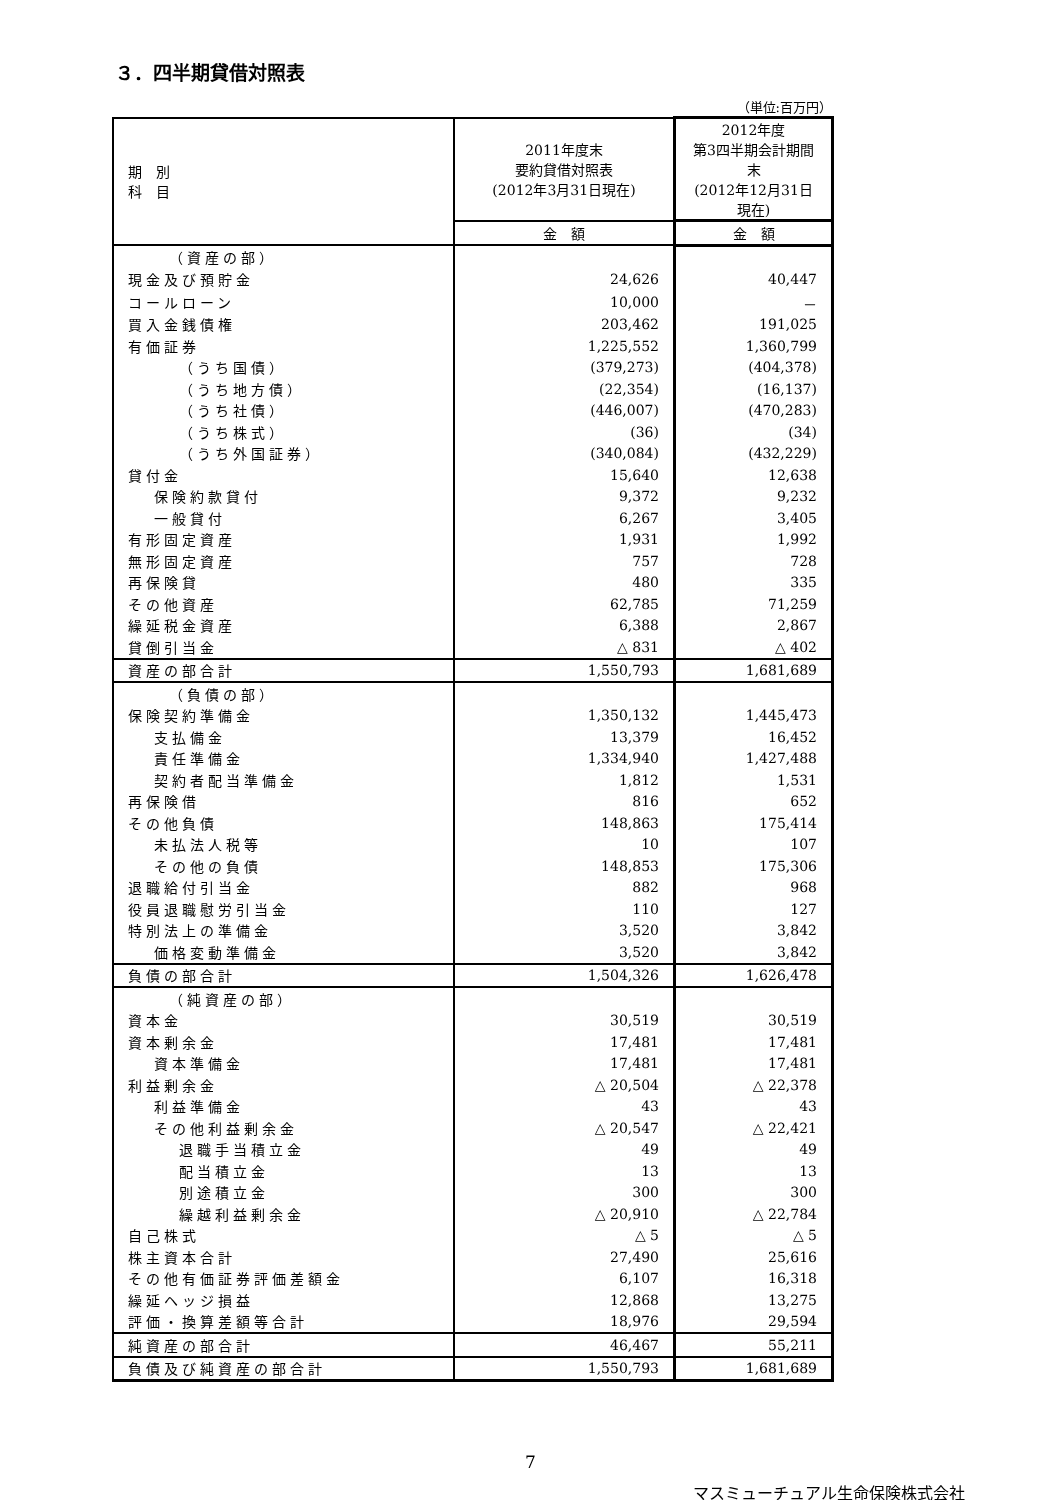３．四半期貸借対照表
（単位:百万円）
| 期 別 科 目 | 2011年度末 要約貸借対照表 (2012年3月31日現在) | 2012年度 第3四半期会計期間末 (2012年12月31日現在) |
| --- | --- | --- |
| | 金 額 | 金 額 |
| （資産の部） | | |
| 現金及び預貯金 | 24,626 | 40,447 |
| コールローン | 10,000 | － |
| 買入金銭債権 | 203,462 | 191,025 |
| 有価証券 | 1,225,552 | 1,360,799 |
| （うち国債） | (379,273) | (404,378) |
| （うち地方債） | (22,354) | (16,137) |
| （うち社債） | (446,007) | (470,283) |
| （うち株式） | (36) | (34) |
| （うち外国証券） | (340,084) | (432,229) |
| 貸付金 | 15,640 | 12,638 |
| 保険約款貸付 | 9,372 | 9,232 |
| 一般貸付 | 6,267 | 3,405 |
| 有形固定資産 | 1,931 | 1,992 |
| 無形固定資産 | 757 | 728 |
| 再保険貸 | 480 | 335 |
| その他資産 | 62,785 | 71,259 |
| 繰延税金資産 | 6,388 | 2,867 |
| 貸倒引当金 | △ 831 | △ 402 |
| 資産の部合計 | 1,550,793 | 1,681,689 |
| （負債の部） | | |
| 保険契約準備金 | 1,350,132 | 1,445,473 |
| 支払備金 | 13,379 | 16,452 |
| 責任準備金 | 1,334,940 | 1,427,488 |
| 契約者配当準備金 | 1,812 | 1,531 |
| 再保険借 | 816 | 652 |
| その他負債 | 148,863 | 175,414 |
| 未払法人税等 | 10 | 107 |
| その他の負債 | 148,853 | 175,306 |
| 退職給付引当金 | 882 | 968 |
| 役員退職慰労引当金 | 110 | 127 |
| 特別法上の準備金 | 3,520 | 3,842 |
| 価格変動準備金 | 3,520 | 3,842 |
| 負債の部合計 | 1,504,326 | 1,626,478 |
| （純資産の部） | | |
| 資本金 | 30,519 | 30,519 |
| 資本剰余金 | 17,481 | 17,481 |
| 資本準備金 | 17,481 | 17,481 |
| 利益剰余金 | △ 20,504 | △ 22,378 |
| 利益準備金 | 43 | 43 |
| その他利益剰余金 | △ 20,547 | △ 22,421 |
| 退職手当積立金 | 49 | 49 |
| 配当積立金 | 13 | 13 |
| 別途積立金 | 300 | 300 |
| 繰越利益剰余金 | △ 20,910 | △ 22,784 |
| 自己株式 | △ 5 | △ 5 |
| 株主資本合計 | 27,490 | 25,616 |
| その他有価証券評価差額金 | 6,107 | 16,318 |
| 繰延ヘッジ損益 | 12,868 | 13,275 |
| 評価・換算差額等合計 | 18,976 | 29,594 |
| 純資産の部合計 | 46,467 | 55,211 |
| 負債及び純資産の部合計 | 1,550,793 | 1,681,689 |
7
マスミューチュアル生命保険株式会社